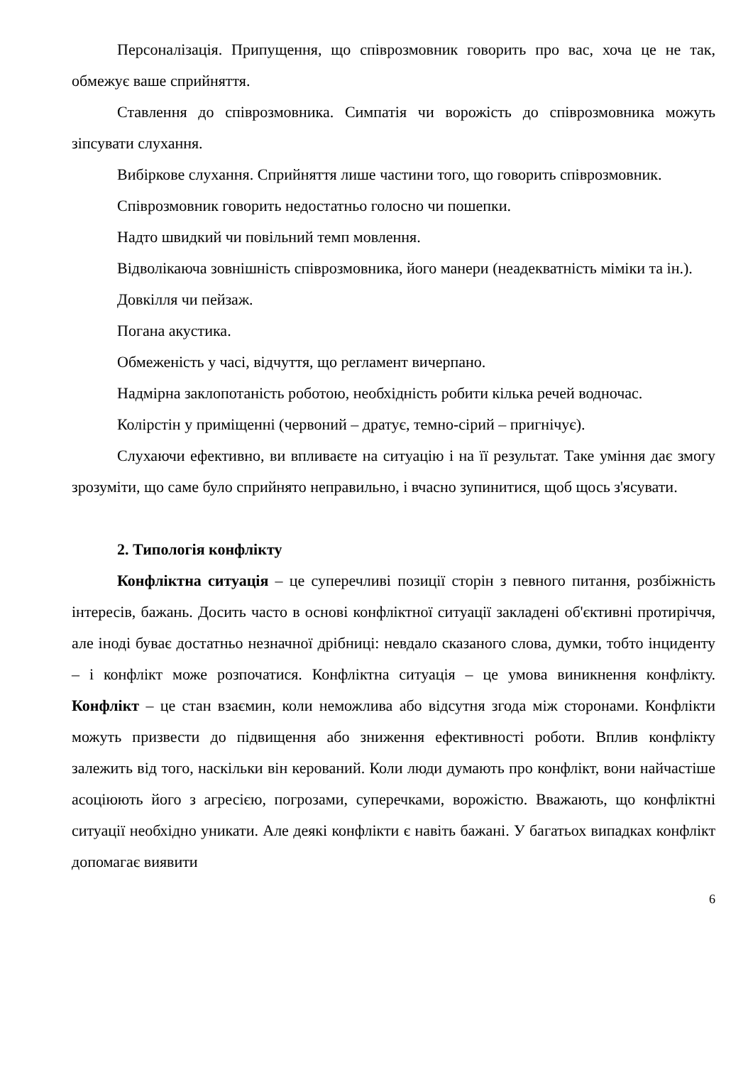Персоналізація. Припущення, що співрозмовник говорить про вас, хоча це не так, обмежує ваше сприйняття.
Ставлення до співрозмовника. Симпатія чи ворожість до співрозмовника можуть зіпсувати слухання.
Вибіркове слухання. Сприйняття лише частини того, що говорить співрозмовник.
Співрозмовник говорить недостатньо голосно чи пошепки.
Надто швидкий чи повільний темп мовлення.
Відволікаюча зовнішність співрозмовника, його манери (неадекватність міміки та ін.).
Довкілля чи пейзаж.
Погана акустика.
Обмеженість у часі, відчуття, що регламент вичерпано.
Надмірна заклопотаність роботою, необхідність робити кілька речей водночас.
Колірстін у приміщенні (червоний – дратує, темно-сірий – пригнічує).
Слухаючи ефективно, ви впливаєте на ситуацію і на її результат. Таке уміння дає змогу зрозуміти, що саме було сприйнято неправильно, і вчасно зупинитися, щоб щось з'ясувати.
2. Типологія конфлікту
Конфліктна ситуація – це суперечливі позиції сторін з певного питання, розбіжність інтересів, бажань. Досить часто в основі конфліктної ситуації закладені об'єктивні протиріччя, але іноді буває достатньо незначної дрібниці: невдало сказаного слова, думки, тобто інциденту – і конфлікт може розпочатися. Конфліктна ситуація – це умова виникнення конфлікту. Конфлікт – це стан взаємин, коли неможлива або відсутня згода між сторонами. Конфлікти можуть призвести до підвищення або зниження ефективності роботи. Вплив конфлікту залежить від того, наскільки він керований. Коли люди думають про конфлікт, вони найчастіше асоціюють його з агресією, погрозами, суперечками, ворожістю. Вважають, що конфліктні ситуації необхідно уникати. Але деякі конфлікти є навіть бажані. У багатьох випадках конфлікт допомагає виявити
6